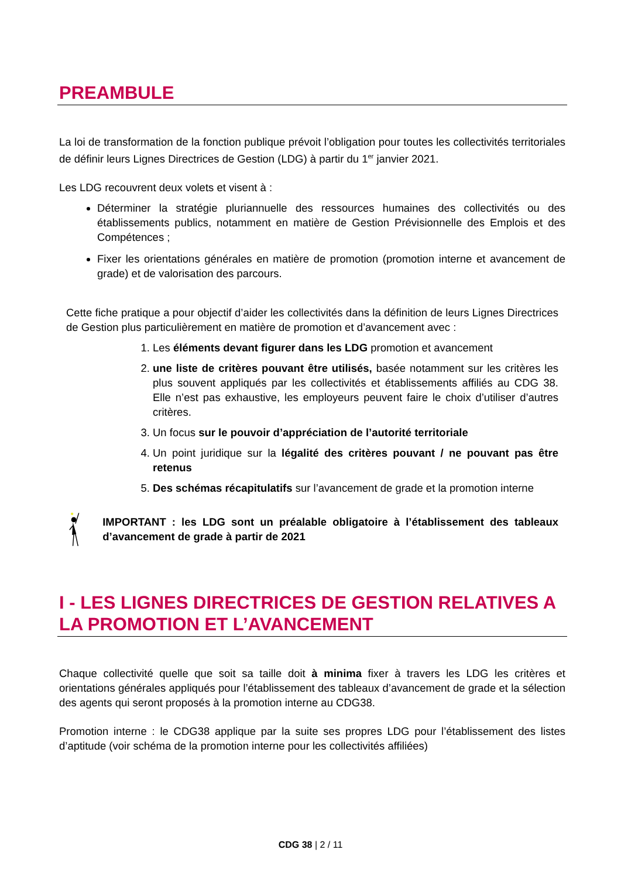PREAMBULE
La loi de transformation de la fonction publique prévoit l’obligation pour toutes les collectivités territoriales de définir leurs Lignes Directrices de Gestion (LDG) à partir du 1<sup>er</sup> janvier 2021.
Les LDG recouvrent deux volets et visent à :
Déterminer la stratégie pluriannuelle des ressources humaines des collectivités ou des établissements publics, notamment en matière de Gestion Prévisionnelle des Emplois et des Compétences ;
Fixer les orientations générales en matière de promotion (promotion interne et avancement de grade) et de valorisation des parcours.
Cette fiche pratique a pour objectif d’aider les collectivités dans la définition de leurs Lignes Directrices de Gestion plus particulièrement en matière de promotion et d’avancement avec :
1. Les éléments devant figurer dans les LDG promotion et avancement
2. une liste de critères pouvant être utilisés, basée notamment sur les critères les plus souvent appliqués par les collectivités et établissements affiliés au CDG 38. Elle n’est pas exhaustive, les employeurs peuvent faire le choix d’utiliser d’autres critères.
3. Un focus sur le pouvoir d’appréciation de l’autorité territoriale
4. Un point juridique sur la légalité des critères pouvant / ne pouvant pas être retenus
5. Des schémas récapitulatifs sur l’avancement de grade et la promotion interne
IMPORTANT : les LDG sont un préalable obligatoire à l’établissement des tableaux d’avancement de grade à partir de 2021
I - LES LIGNES DIRECTRICES DE GESTION RELATIVES A LA PROMOTION ET L’AVANCEMENT
Chaque collectivité quelle que soit sa taille doit à minima fixer à travers les LDG les critères et orientations générales appliqués pour l’établissement des tableaux d’avancement de grade et la sélection des agents qui seront proposés à la promotion interne au CDG38.
Promotion interne : le CDG38 applique par la suite ses propres LDG pour l’établissement des listes d’aptitude (voir schéma de la promotion interne pour les collectivités affiliées)
CDG 38 | 2 / 11